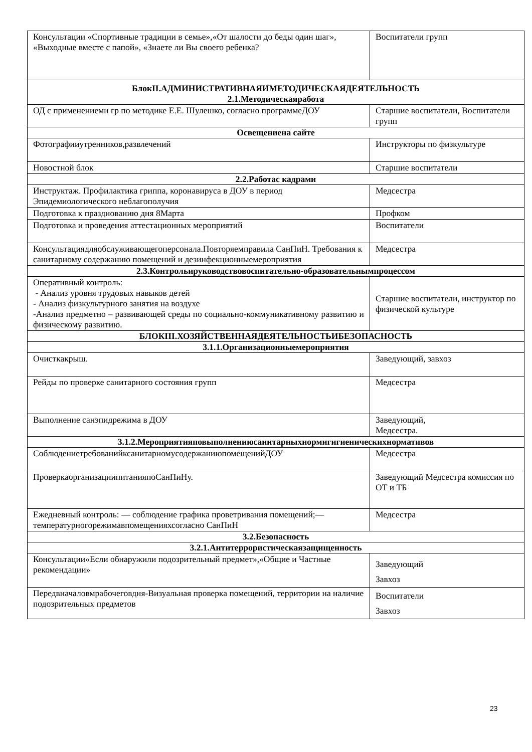| Консультации «Спортивные традиции в семье»,«От шалости до беды один шаг», «Выходные вместе с папой», «Знаете ли Вы своего ребенка? | Воспитатели групп |
| БлокII.АДМИНИСТРАТИВНАЯИМЕТОДИЧЕСКАЯДЕЯТЕЛЬНОСТЬ 2.1.Методическаяработа | |
| ОД с применениеми гр по методике Е.Е. Шулешко, согласно программеДОУ | Старшие воспитатели, Воспитатели групп |
| Освещениена сайте | |
| Фотографииутренников,развлечений | Инструкторы по физкультуре |
| Новостной блок | Старшие воспитатели |
| 2.2.Работас кадрами | |
| Инструктаж. Профилактика гриппа, коронавируса в ДОУ в период Эпидемиологического неблагополучия | Медсестра |
| Подготовка к празднованию дня 8Марта | Профком |
| Подготовка и проведения аттестационных мероприятий | Воспитатели |
| Консультациядляобслуживающегоперсонала.Повторяемправила СанПиН. Требования к санитарному содержанию помещений и дезинфекционныемероприятия | Медсестра |
| 2.3.Контрольируководствовоспитательно-образовательнымпроцессом | |
| Оперативный контроль: - Анализ уровня трудовых навыков детей - Анализ физкультурного занятия на воздухе -Анализ предметно – развивающей среды по социально-коммуникативному развитию и физическому развитию. | Старшие воспитатели, инструктор по физической культуре |
| БЛОКIII.ХОЗЯЙСТВЕННАЯДЕЯТЕЛЬНОСТЬИБЕЗОПАСНОСТЬ | |
| 3.1.1.Организационныемероприятия | |
| Очисткакрыш. | Заведующий, завхоз |
| Рейды по проверке санитарного состояния групп | Медсестра |
| Выполнение санэпидрежима в ДОУ | Заведующий, Медсестра. |
| 3.1.2.Мероприятияповыполнениюсанитарныхнормигигиеническихнормативов | |
| СоблюдениетребованийксанитарномусодержаниюпомещенийДОУ | Медсестра |
| ПроверкаорганизациипитанияпоСанПиНу. | Заведующий Медсестра комиссия по ОТ и ТБ |
| Ежедневный контроль: — соблюдение графика проветривания помещений;—температурногорежимавпомещенияхсогласно СанПиН | Медсестра |
| 3.2.Безопасность | |
| 3.2.1.Антитеррористическаязащищенность | |
| Консультации«Если обнаружили подозрительный предмет»,«Общие и Частные рекомендации» | Заведующий Завхоз |
| Передвначаловмрабочеговдня-Визуальная проверка помещений, территории на наличие подозрительных предметов | Воспитатели Завхоз |
23